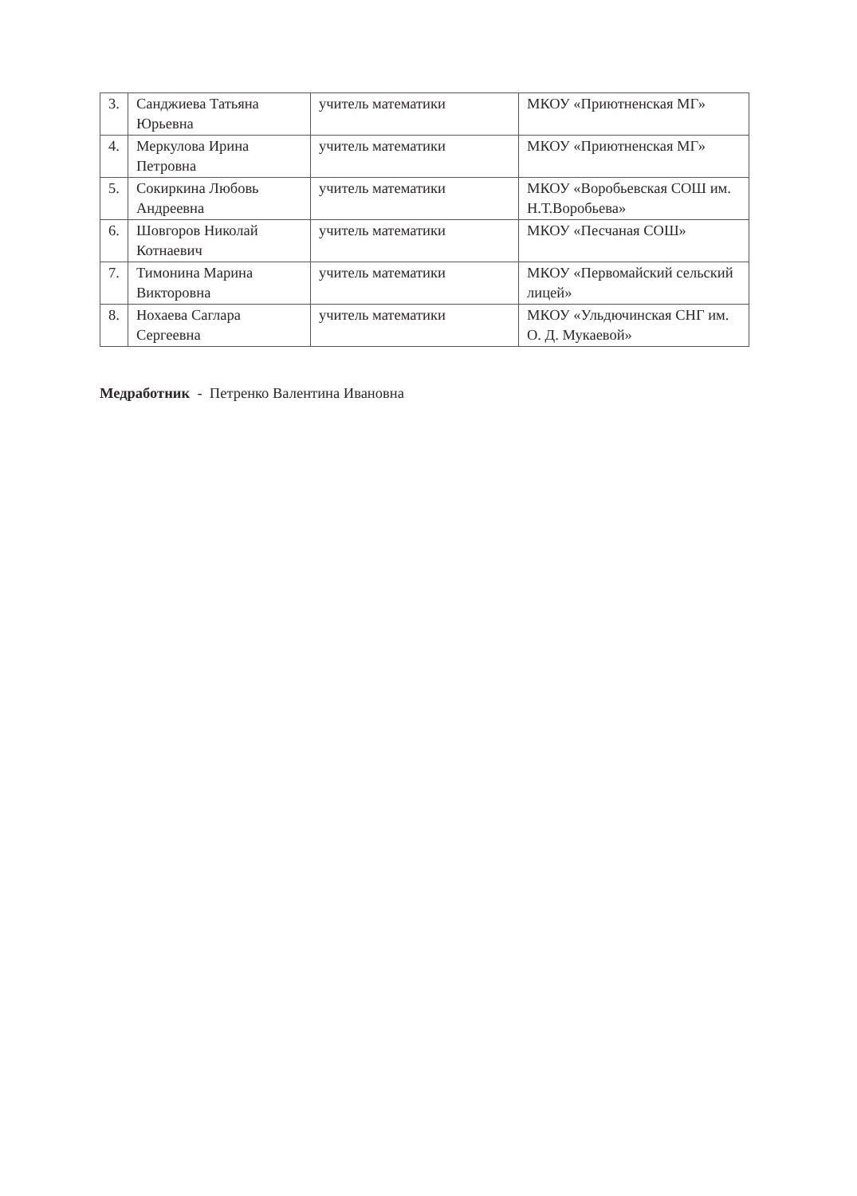| 3. | Санджиева Татьяна Юрьевна | учитель математики | МКОУ «Приютненская МГ» |
| 4. | Меркулова Ирина Петровна | учитель математики | МКОУ «Приютненская МГ» |
| 5. | Сокиркина Любовь Андреевна | учитель математики | МКОУ «Воробьевская СОШ им. Н.Т.Воробьева» |
| 6. | Шовгоров Николай Котнаевич | учитель математики | МКОУ «Песчаная СОШ» |
| 7. | Тимонина Марина Викторовна | учитель математики | МКОУ «Первомайский сельский лицей» |
| 8. | Нохаева Саглара Сергеевна | учитель математики | МКОУ «Ульдючинская СНГ им. О. Д. Мукаевой» |
Медработник - Петренко Валентина Ивановна